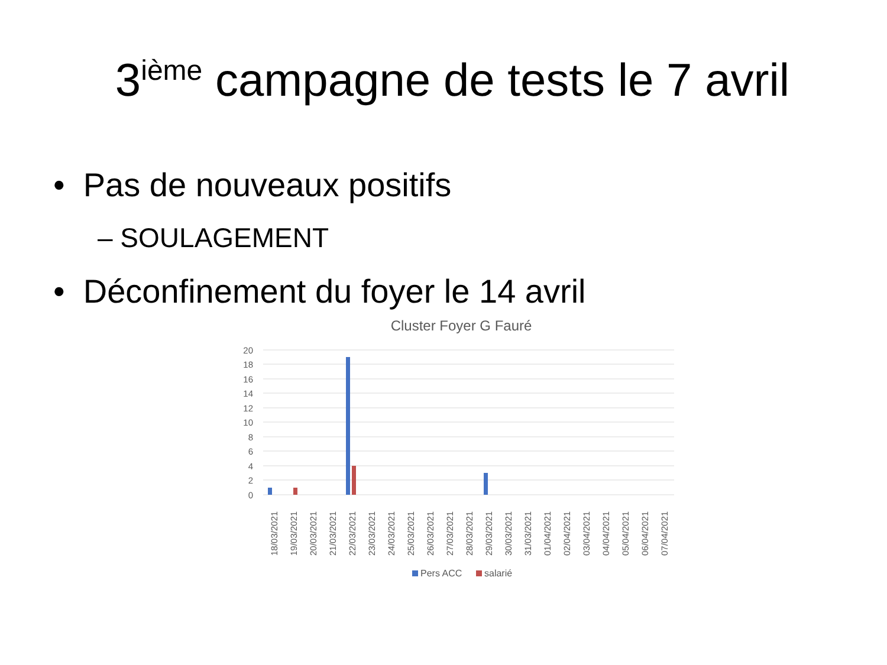3<sup>ième</sup> campagne de tests le 7 avril
• Pas de nouveaux positifs
– SOULAGEMENT
• Déconfinement du foyer le 14 avril
Cluster Foyer G Fauré
20
18
16
14
12
10
8
6
4
2
0
18/03/2021
19/03/2021
20/03/2021
21/03/2021
22/03/2021
23/03/2021
24/03/2021
25/03/2021
26/03/2021
27/03/2021
28/03/2021
29/03/2021
30/03/2021
31/03/2021
01/04/2021
02/04/2021
03/04/2021
04/04/2021
05/04/2021
06/04/2021
07/04/2021
Pers ACC
salarié